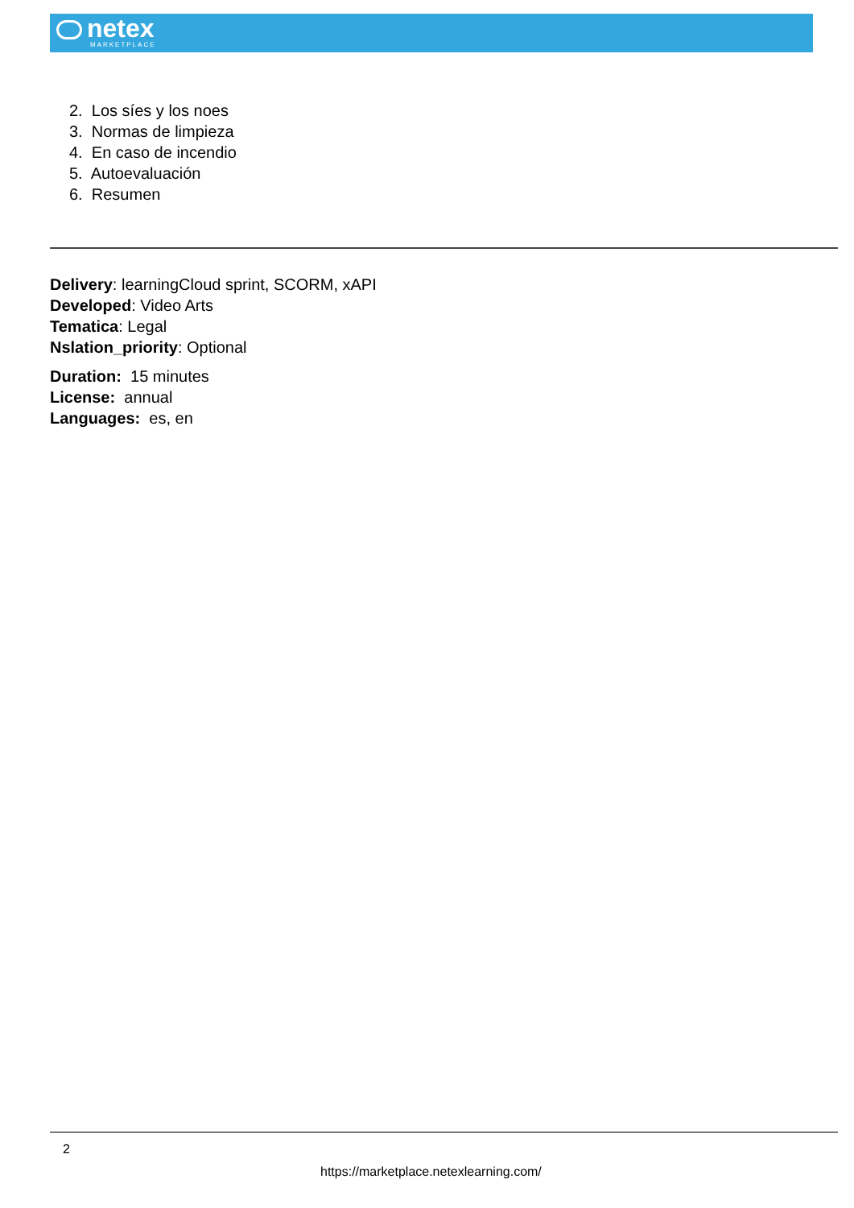netex
MARKETPLACE
2. Los síes y los noes
3. Normas de limpieza
4. En caso de incendio
5. Autoevaluación
6. Resumen
Delivery: learningCloud sprint, SCORM, xAPI
Developed: Video Arts
Tematica: Legal
Nslation_priority: Optional
Duration: 15 minutes
License: annual
Languages: es, en
2
https://marketplace.netexlearning.com/